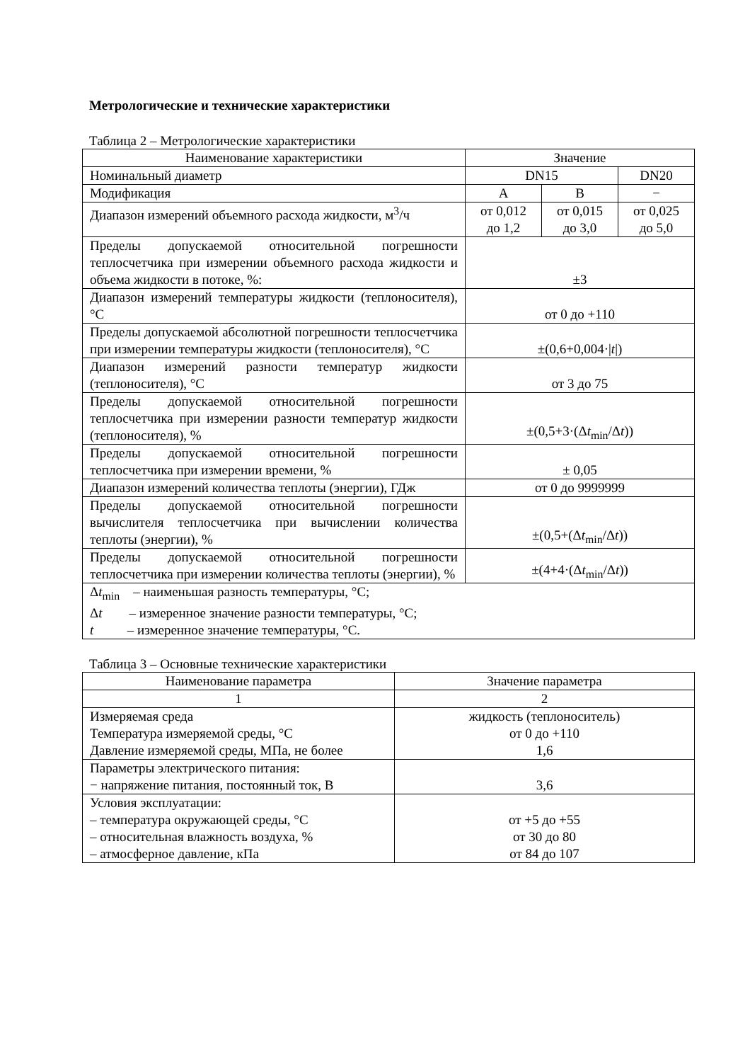Метрологические и технические характеристики
Таблица 2 – Метрологические характеристики
| Наименование характеристики | Значение | | |
| --- | --- | --- | --- |
| Номинальный диаметр | DN15 | | DN20 |
| Модификация | A | B | − |
| Диапазон измерений объемного расхода жидкости, м<sup>3</sup>/ч | от 0,012 до 1,2 | от 0,015 до 3,0 | от 0,025 до 5,0 |
| Пределы допускаемой относительной погрешности теплосчетчика при измерении объемного расхода жидкости и объема жидкости в потоке, %: | ±3 | | |
| Диапазон измерений температуры жидкости (теплоносителя), °C | от 0 до +110 | | |
| Пределы допускаемой абсолютной погрешности теплосчетчика при измерении температуры жидкости (теплоносителя), °C | ±(0,6+0,004·/ t /) | | |
| Диапазон измерений разности температур жидкости (теплоносителя), °C | от 3 до 75 | | |
| Пределы допускаемой относительной погрешности теплосчетчика при измерении разности температур жидкости (теплоносителя), % | ±(0,5+3·(Δ t<sub>min</sub>/Δ t )) | | |
| Пределы допускаемой относительной погрешности теплосчетчика при измерении времени, % | ± 0,05 | | |
| Диапазон измерений количества теплоты (энергии), ГДж | от 0 до 9999999 | | |
| Пределы допускаемой относительной погрешности вычислителя теплосчетчика при вычислении количества теплоты (энергии), % | ±(0,5+(Δ t<sub>min</sub>/Δ t )) | | |
| Пределы допускаемой относительной погрешности теплосчетчика при измерении количества теплоты (энергии), % | ±(4+4·(Δ t<sub>min</sub>/Δ t )) | | |
| Δ t<sub>min</sub> – наименьшая разность температуры, °C; Δ t – измеренное значение разности температуры, °C; t – измеренное значение температуры, °C. | | | |
Таблица 3 – Основные технические характеристики
| Наименование параметра | Значение параметра |
| --- | --- |
| 1 | 2 |
| Измеряемая среда Температура измеряемой среды, °C Давление измеряемой среды, МПа, не более | жидкость (теплоноситель) от 0 до +110 1,6 |
| Параметры электрического питания: − напряжение питания, постоянный ток, В | 3,6 |
| Условия эксплуатации: – температура окружающей среды, °C – относительная влажность воздуха, % – атмосферное давление, кПа | от +5 до +55 от 30 до 80 от 84 до 107 |